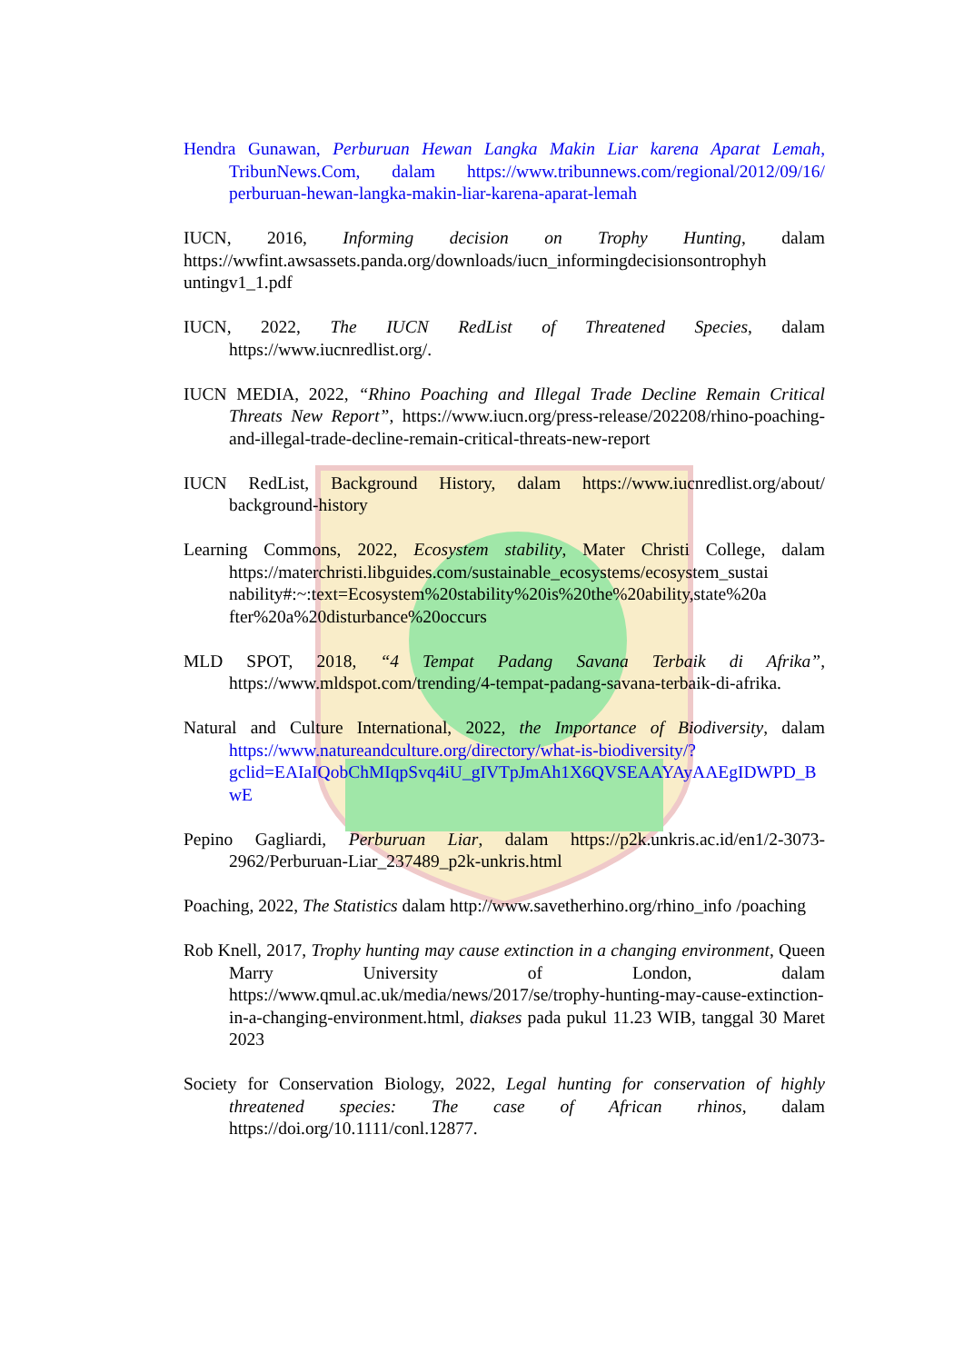Hendra Gunawan, Perburuan Hewan Langka Makin Liar karena Aparat Lemah, TribunNews.Com, dalam https://www.tribunnews.com/regional/2012/09/16/ perburuan-hewan-langka-makin-liar-karena-aparat-lemah
IUCN, 2016, Informing decision on Trophy Hunting, dalam https://wwfint.awsassets.panda.org/downloads/iucn_informingdecisionsontrophyh untingv1_1.pdf
IUCN, 2022, The IUCN RedList of Threatened Species, dalam https://www.iucnredlist.org/.
IUCN MEDIA, 2022, “Rhino Poaching and Illegal Trade Decline Remain Critical Threats New Report”, https://www.iucn.org/press-release/202208/rhino-poaching-and-illegal-trade-decline-remain-critical-threats-new-report
IUCN RedList, Background History, dalam https://www.iucnredlist.org/about/ background-history
Learning Commons, 2022, Ecosystem stability, Mater Christi College, dalam https://materchristi.libguides.com/sustainable_ecosystems/ecosystem_sustai nability#:~:text=Ecosystem%20stability%20is%20the%20ability,state%20a fter%20a%20disturbance%20occurs
MLD SPOT, 2018, “4 Tempat Padang Savana Terbaik di Afrika”, https://www.mldspot.com/trending/4-tempat-padang-savana-terbaik-di-afrika.
Natural and Culture International, 2022, the Importance of Biodiversity, dalam https://www.natureandculture.org/directory/what-is-biodiversity/?gclid=EAIaIQobChMIqpSvq4iU_gIVTpJmAh1X6QVSEAAYAyAAEgIDWPD_BwE
Pepino Gagliardi, Perburuan Liar, dalam https://p2k.unkris.ac.id/en1/2-3073-2962/Perburuan-Liar_237489_p2k-unkris.html
Poaching, 2022, The Statistics dalam http://www.savetherhino.org/rhino_info /poaching
Rob Knell, 2017, Trophy hunting may cause extinction in a changing environment, Queen Marry University of London, dalam https://www.qmul.ac.uk/media/news/2017/se/trophy-hunting-may-cause-extinction-in-a-changing-environment.html, diakses pada pukul 11.23 WIB, tanggal 30 Maret 2023
Society for Conservation Biology, 2022, Legal hunting for conservation of highly threatened species: The case of African rhinos, dalam https://doi.org/10.1111/conl.12877.